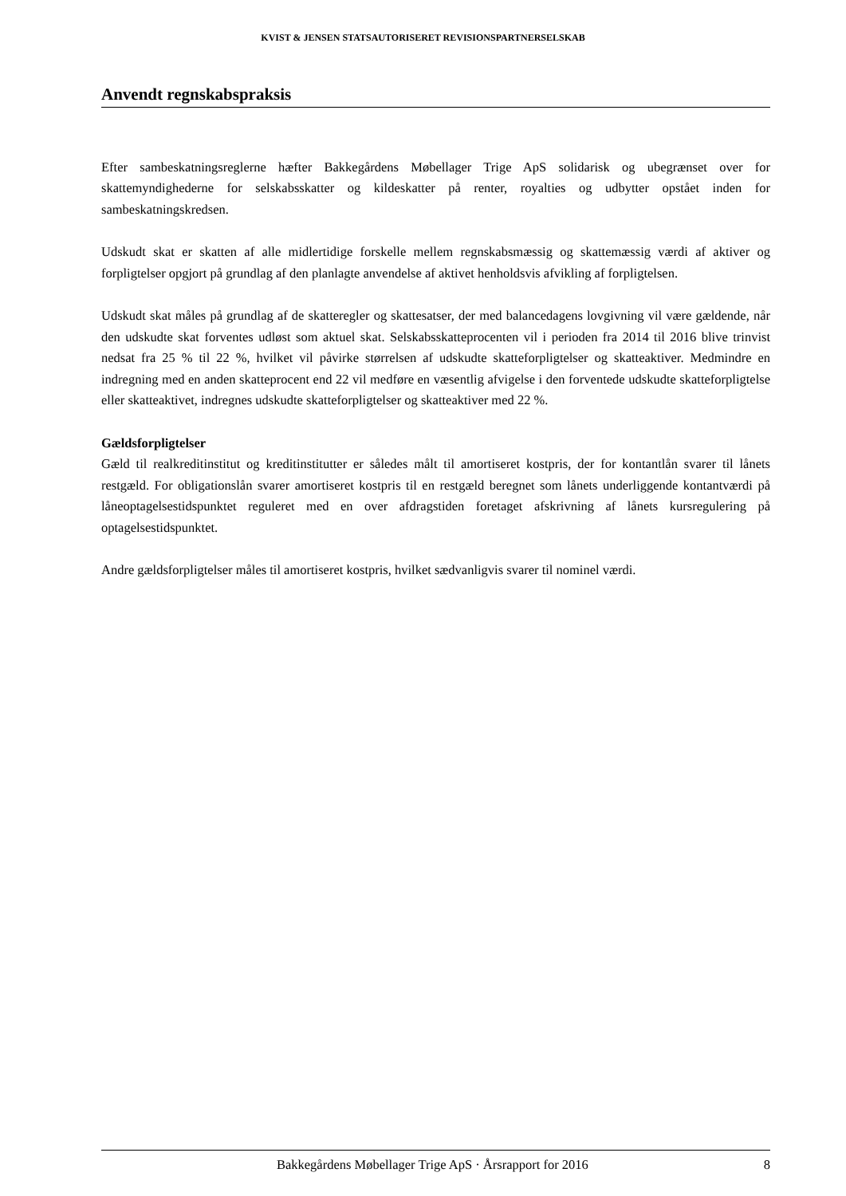KVIST & JENSEN STATSAUTORISERET REVISIONSPARTNERSELSKAB
Anvendt regnskabspraksis
Efter sambeskatningsreglerne hæfter Bakkegårdens Møbellager Trige ApS solidarisk og ubegrænset over for skattemyndighederne for selskabsskatter og kildeskatter på renter, royalties og udbytter opstået inden for sambeskatningskredsen.
Udskudt skat er skatten af alle midlertidige forskelle mellem regnskabsmæssig og skattemæssig værdi af aktiver og forpligtelser opgjort på grundlag af den planlagte anvendelse af aktivet henholdsvis afvikling af forpligtelsen.
Udskudt skat måles på grundlag af de skatteregler og skattesatser, der med balancedagens lovgivning vil være gældende, når den udskudte skat forventes udløst som aktuel skat. Selskabsskatteprocenten vil i perioden fra 2014 til 2016 blive trinvist nedsat fra 25 % til 22 %, hvilket vil påvirke størrelsen af udskudte skatteforpligtelser og skatteaktiver. Medmindre en indregning med en anden skatteprocent end 22 vil medføre en væsentlig afvigelse i den forventede udskudte skatteforpligtelse eller skatteaktivet, indregnes udskudte skatteforpligtelser og skatteaktiver med 22 %.
Gældsforpligtelser
Gæld til realkreditinstitut og kreditinstitutter er således målt til amortiseret kostpris, der for kontantlån svarer til lånets restgæld. For obligationslån svarer amortiseret kostpris til en restgæld beregnet som lånets underliggende kontantværdi på låneoptagelsestidspunktet reguleret med en over afdragstiden foretaget afskrivning af lånets kursregulering på optagelsestidspunktet.
Andre gældsforpligtelser måles til amortiseret kostpris, hvilket sædvanligvis svarer til nominel værdi.
Bakkegårdens Møbellager Trige ApS · Årsrapport for 2016 8